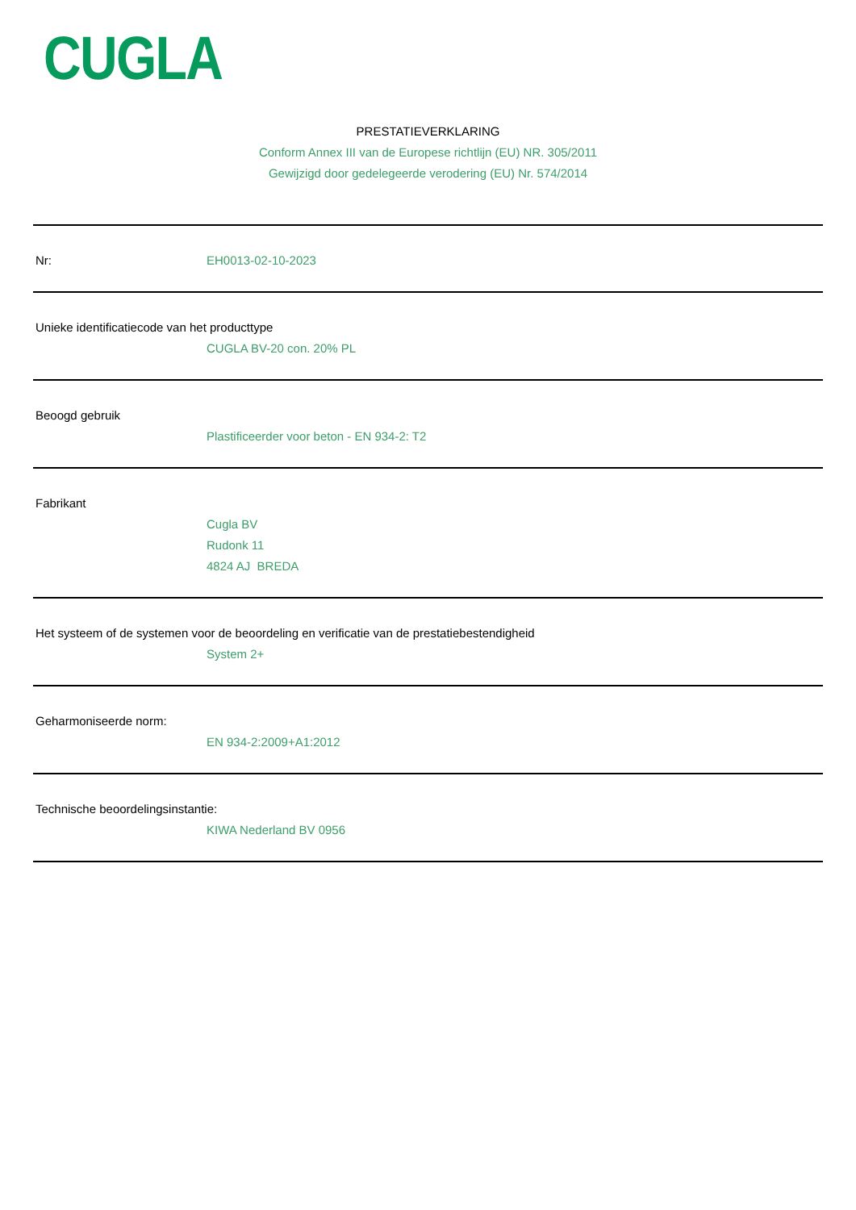CUGLA
PRESTATIEVERKLARING
Conform Annex III van de Europese richtlijn (EU) NR. 305/2011
Gewijzigd door gedelegeerde verodering (EU) Nr. 574/2014
Nr: EH0013-02-10-2023
Unieke identificatiecode van het producttype
CUGLA BV-20 con. 20% PL
Beoogd gebruik
Plastificeerder voor beton - EN 934-2: T2
Fabrikant
Cugla BV
Rudonk 11
4824 AJ BREDA
Het systeem of de systemen voor de beoordeling en verificatie van de prestatiebestendigheid
System 2+
Geharmoniseerde norm:
EN 934-2:2009+A1:2012
Technische beoordelingsinstantie:
KIWA Nederland BV 0956